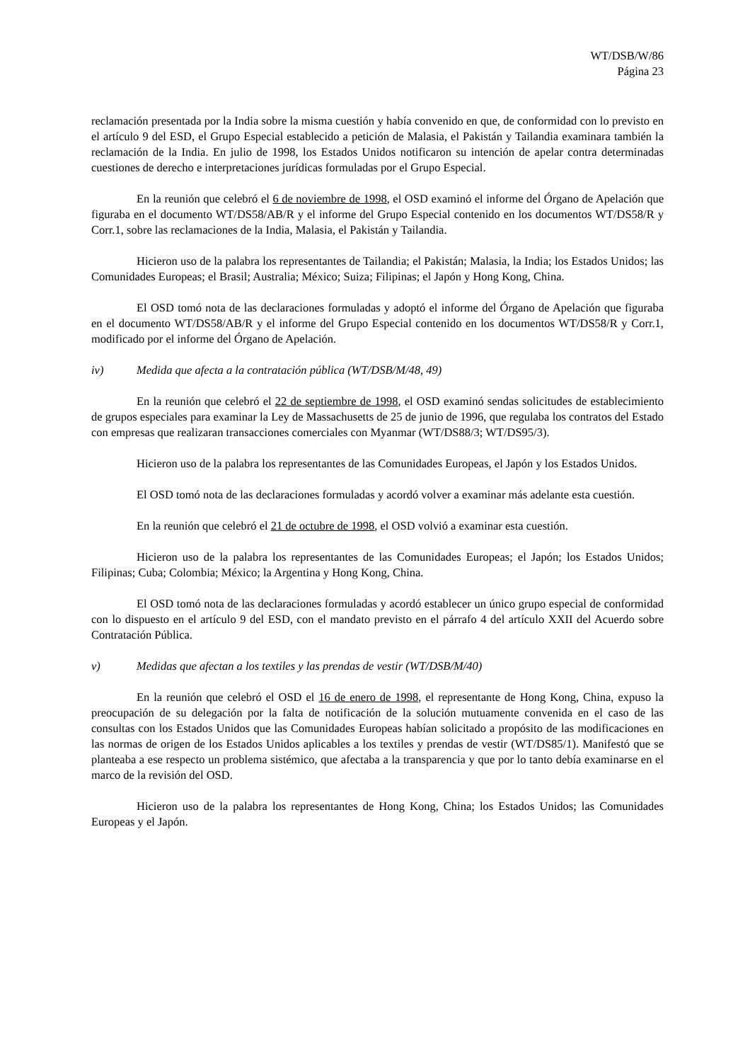WT/DSB/W/86
Página 23
reclamación presentada por la India sobre la misma cuestión y había convenido en que, de conformidad con lo previsto en el artículo 9 del ESD, el Grupo Especial establecido a petición de Malasia, el Pakistán y Tailandia examinara también la reclamación de la India. En julio de 1998, los Estados Unidos notificaron su intención de apelar contra determinadas cuestiones de derecho e interpretaciones jurídicas formuladas por el Grupo Especial.
En la reunión que celebró el 6 de noviembre de 1998, el OSD examinó el informe del Órgano de Apelación que figuraba en el documento WT/DS58/AB/R y el informe del Grupo Especial contenido en los documentos WT/DS58/R y Corr.1, sobre las reclamaciones de la India, Malasia, el Pakistán y Tailandia.
Hicieron uso de la palabra los representantes de Tailandia; el Pakistán; Malasia, la India; los Estados Unidos; las Comunidades Europeas; el Brasil; Australia; México; Suiza; Filipinas; el Japón y Hong Kong, China.
El OSD tomó nota de las declaraciones formuladas y adoptó el informe del Órgano de Apelación que figuraba en el documento WT/DS58/AB/R y el informe del Grupo Especial contenido en los documentos WT/DS58/R y Corr.1, modificado por el informe del Órgano de Apelación.
iv) Medida que afecta a la contratación pública (WT/DSB/M/48, 49)
En la reunión que celebró el 22 de septiembre de 1998, el OSD examinó sendas solicitudes de establecimiento de grupos especiales para examinar la Ley de Massachusetts de 25 de junio de 1996, que regulaba los contratos del Estado con empresas que realizaran transacciones comerciales con Myanmar (WT/DS88/3; WT/DS95/3).
Hicieron uso de la palabra los representantes de las Comunidades Europeas, el Japón y los Estados Unidos.
El OSD tomó nota de las declaraciones formuladas y acordó volver a examinar más adelante esta cuestión.
En la reunión que celebró el 21 de octubre de 1998, el OSD volvió a examinar esta cuestión.
Hicieron uso de la palabra los representantes de las Comunidades Europeas; el Japón; los Estados Unidos; Filipinas; Cuba; Colombia; México; la Argentina y Hong Kong, China.
El OSD tomó nota de las declaraciones formuladas y acordó establecer un único grupo especial de conformidad con lo dispuesto en el artículo 9 del ESD, con el mandato previsto en el párrafo 4 del artículo XXII del Acuerdo sobre Contratación Pública.
v) Medidas que afectan a los textiles y las prendas de vestir (WT/DSB/M/40)
En la reunión que celebró el OSD el 16 de enero de 1998, el representante de Hong Kong, China, expuso la preocupación de su delegación por la falta de notificación de la solución mutuamente convenida en el caso de las consultas con los Estados Unidos que las Comunidades Europeas habían solicitado a propósito de las modificaciones en las normas de origen de los Estados Unidos aplicables a los textiles y prendas de vestir (WT/DS85/1). Manifestó que se planteaba a ese respecto un problema sistémico, que afectaba a la transparencia y que por lo tanto debía examinarse en el marco de la revisión del OSD.
Hicieron uso de la palabra los representantes de Hong Kong, China; los Estados Unidos; las Comunidades Europeas y el Japón.